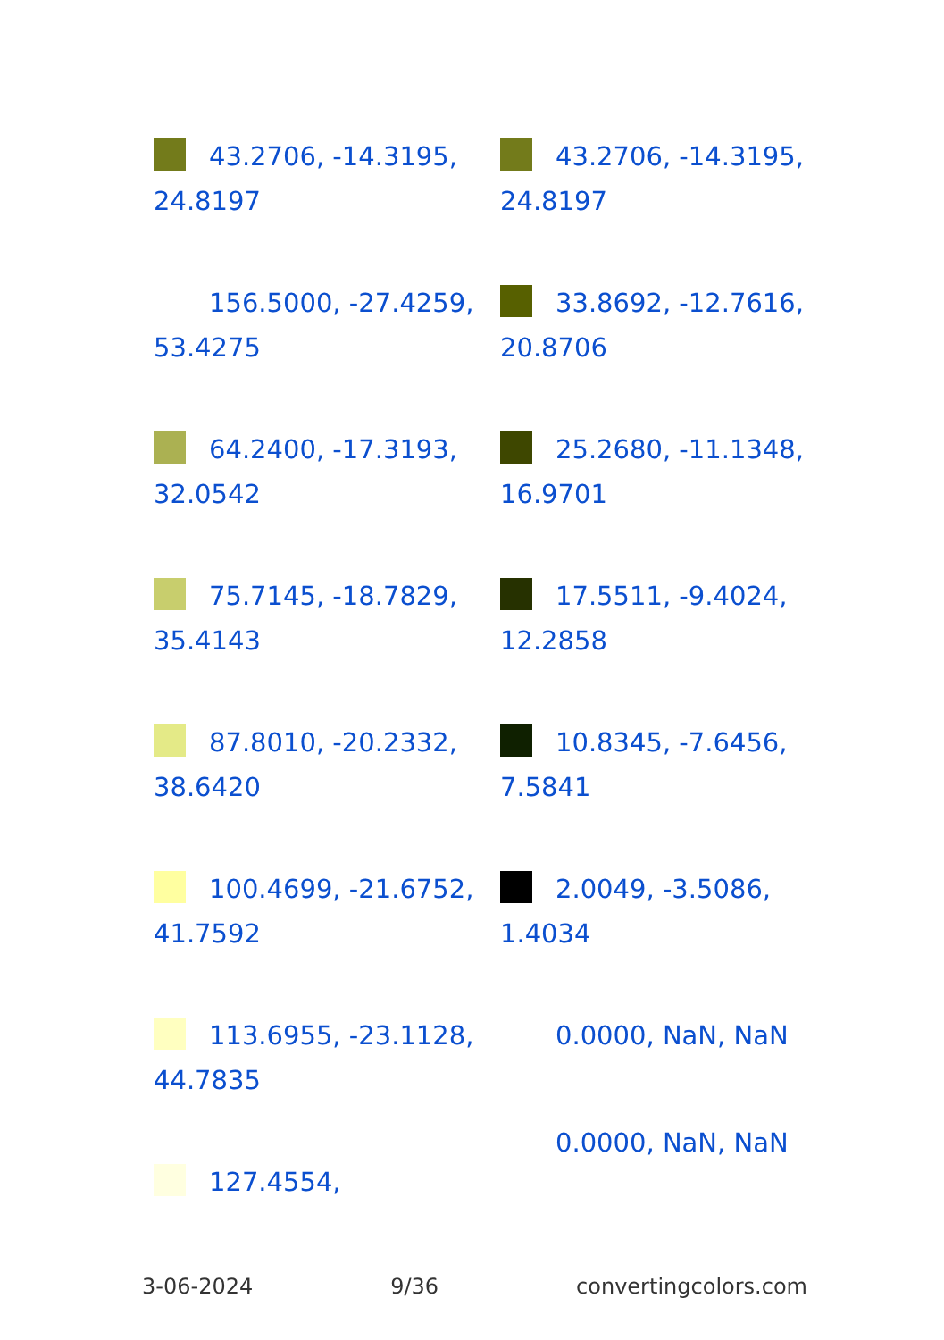43.2706, -14.3195, 24.8197
156.5000, -27.4259, 53.4275
64.2400, -17.3193, 32.0542
75.7145, -18.7829, 35.4143
87.8010, -20.2332, 38.6420
100.4699, -21.6752, 41.7592
113.6955, -23.1128, 44.7835
127.4554,
43.2706, -14.3195, 24.8197
33.8692, -12.7616, 20.8706
25.2680, -11.1348, 16.9701
17.5511, -9.4024, 12.2858
10.8345, -7.6456, 7.5841
2.0049, -3.5086, 1.4034
0.0000, NaN, NaN
0.0000, NaN, NaN
3-06-2024 9/36 convertingcolors.com